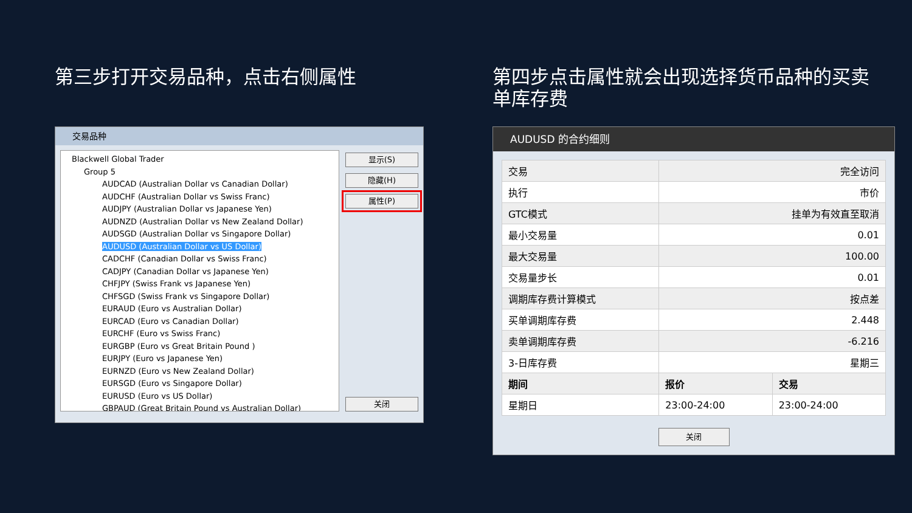第三步打开交易品种，点击右侧属性
交易品种
Blackwell Global Trader
Group 5
AUDCAD (Australian Dollar vs Canadian Dollar)
AUDCHF (Australian Dollar vs Swiss Franc)
AUDJPY (Australian Dollar vs Japanese Yen)
AUDNZD (Australian Dollar vs New Zealand Dollar)
AUDSGD (Australian Dollar vs Singapore Dollar)
AUDUSD (Australian Dollar vs US Dollar)
CADCHF (Canadian Dollar vs Swiss Franc)
CADJPY (Canadian Dollar vs Japanese Yen)
CHFJPY (Swiss Frank vs Japanese Yen)
CHFSGD (Swiss Frank vs Singapore Dollar)
EURAUD (Euro vs Australian Dollar)
EURCAD (Euro vs Canadian Dollar)
EURCHF (Euro vs Swiss Franc)
EURGBP (Euro vs Great Britain Pound )
EURJPY (Euro vs Japanese Yen)
EURNZD (Euro vs New Zealand Dollar)
EURSGD (Euro vs Singapore Dollar)
EURUSD (Euro vs US Dollar)
GBPAUD (Great Britain Pound vs Australian Dollar)
显示(S)
隐藏(H)
属性(P)
关闭
第四步点击属性就会出现选择货币品种的买卖单库存费
AUDUSD 的合约细则
| 交易 | 完全访问 | |
| 执行 | 市价 | |
| GTC模式 | 挂单为有效直至取消 | |
| 最小交易量 | 0.01 | |
| 最大交易量 | 100.00 | |
| 交易量步长 | 0.01 | |
| 调期库存费计算模式 | 按点差 | |
| 买单调期库存费 | 2.448 | |
| 卖单调期库存费 | -6.216 | |
| 3-日库存费 | 星期三 | |
| 期间 | 报价 | 交易 |
| 星期日 | 23:00-24:00 | 23:00-24:00 |
关闭